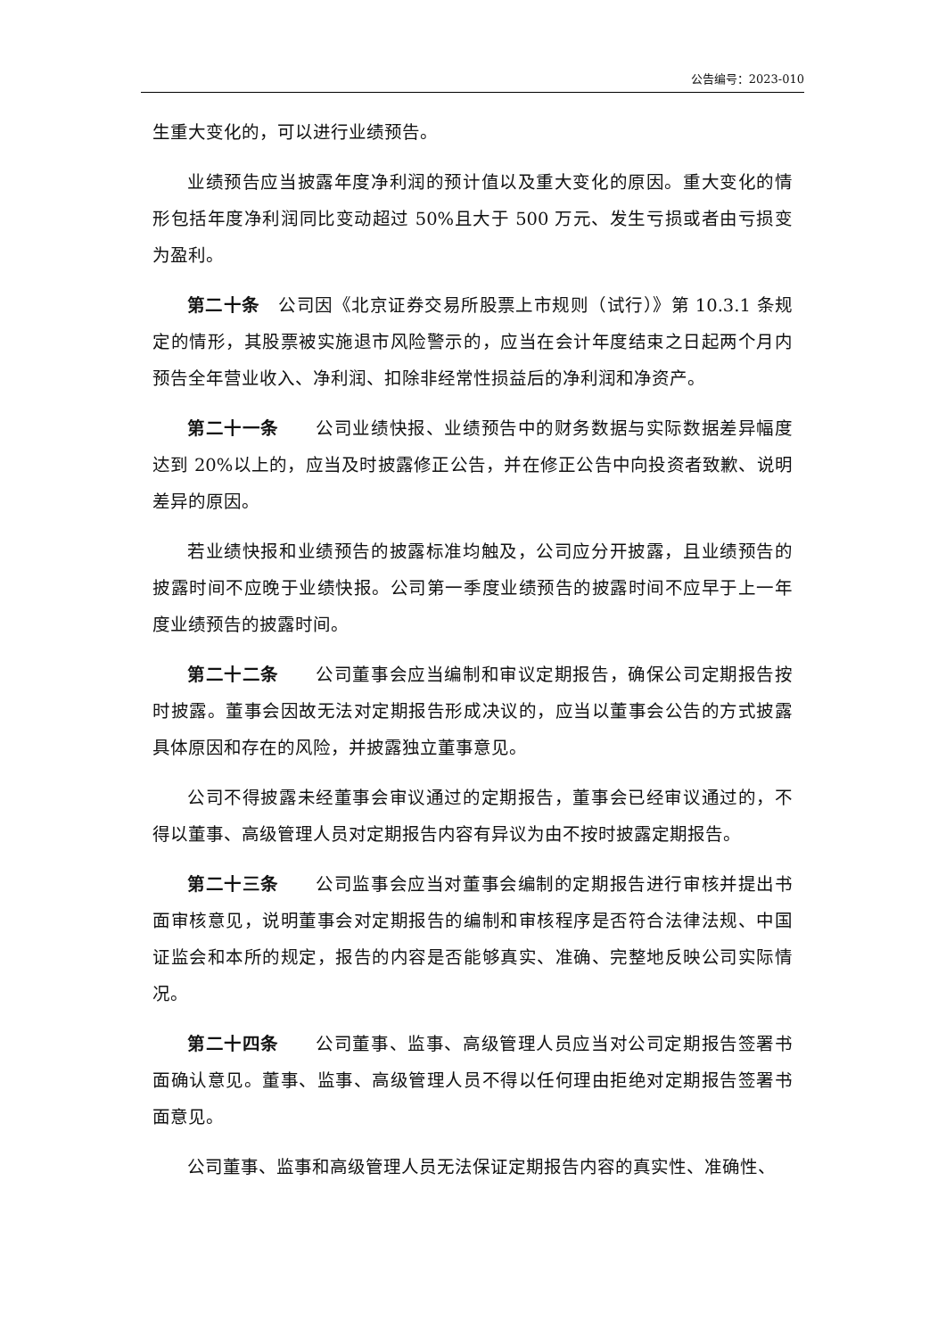公告编号：2023-010
生重大变化的，可以进行业绩预告。
业绩预告应当披露年度净利润的预计值以及重大变化的原因。重大变化的情形包括年度净利润同比变动超过 50%且大于 500 万元、发生亏损或者由亏损变为盈利。
第二十条　公司因《北京证券交易所股票上市规则（试行）》第 10.3.1 条规定的情形，其股票被实施退市风险警示的，应当在会计年度结束之日起两个月内预告全年营业收入、净利润、扣除非经常性损益后的净利润和净资产。
第二十一条　　公司业绩快报、业绩预告中的财务数据与实际数据差异幅度达到 20%以上的，应当及时披露修正公告，并在修正公告中向投资者致歉、说明差异的原因。
若业绩快报和业绩预告的披露标准均触及，公司应分开披露，且业绩预告的披露时间不应晚于业绩快报。公司第一季度业绩预告的披露时间不应早于上一年度业绩预告的披露时间。
第二十二条　　公司董事会应当编制和审议定期报告，确保公司定期报告按时披露。董事会因故无法对定期报告形成决议的，应当以董事会公告的方式披露具体原因和存在的风险，并披露独立董事意见。
公司不得披露未经董事会审议通过的定期报告，董事会已经审议通过的，不得以董事、高级管理人员对定期报告内容有异议为由不按时披露定期报告。
第二十三条　　公司监事会应当对董事会编制的定期报告进行审核并提出书面审核意见，说明董事会对定期报告的编制和审核程序是否符合法律法规、中国证监会和本所的规定，报告的内容是否能够真实、准确、完整地反映公司实际情况。
第二十四条　　公司董事、监事、高级管理人员应当对公司定期报告签署书面确认意见。董事、监事、高级管理人员不得以任何理由拒绝对定期报告签署书面意见。
公司董事、监事和高级管理人员无法保证定期报告内容的真实性、准确性、